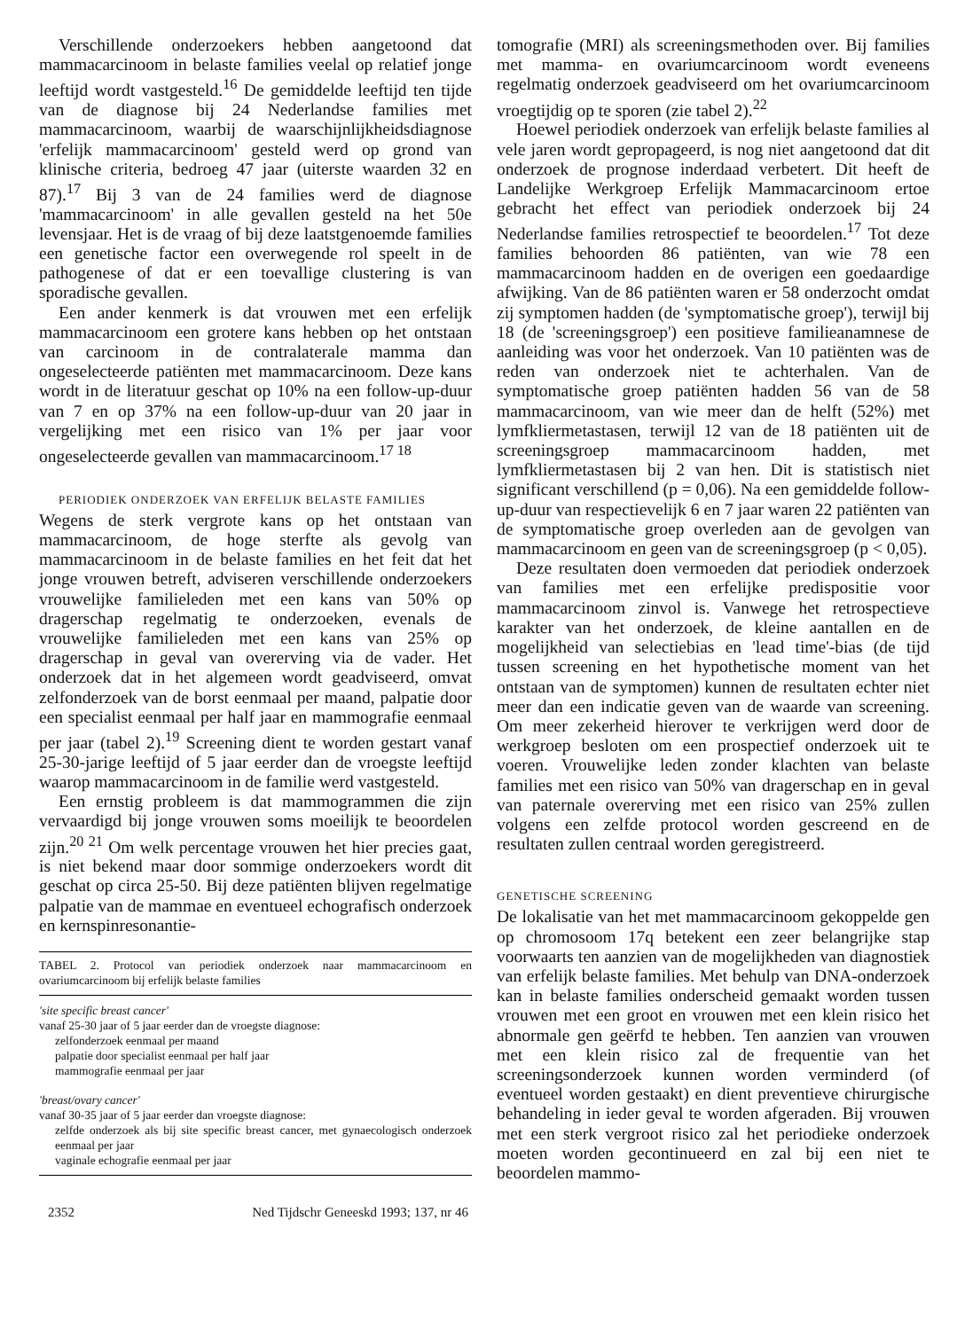Verschillende onderzoekers hebben aangetoond dat mammacarcinoom in belaste families veelal op relatief jonge leeftijd wordt vastgesteld.<sup>16</sup> De gemiddelde leeftijd ten tijde van de diagnose bij 24 Nederlandse families met mammacarcinoom, waarbij de waarschijnlijkheidsdiagnose 'erfelijk mammacarcinoom' gesteld werd op grond van klinische criteria, bedroeg 47 jaar (uiterste waarden 32 en 87).<sup>17</sup> Bij 3 van de 24 families werd de diagnose 'mammacarcinoom' in alle gevallen gesteld na het 50e levensjaar. Het is de vraag of bij deze laatstgenoemde families een genetische factor een overwegende rol speelt in de pathogenese of dat er een toevallige clustering is van sporadische gevallen.
Een ander kenmerk is dat vrouwen met een erfelijk mammacarcinoom een grotere kans hebben op het ontstaan van carcinoom in de contralaterale mamma dan ongeselecteerde patiënten met mammacarcinoom. Deze kans wordt in de literatuur geschat op 10% na een follow-up-duur van 7 en op 37% na een follow-up-duur van 20 jaar in vergelijking met een risico van 1% per jaar voor ongeselecteerde gevallen van mammacarcinoom.<sup>17 18</sup>
PERIODIEK ONDERZOEK VAN ERFELIJK BELASTE FAMILIES
Wegens de sterk vergrote kans op het ontstaan van mammacarcinoom, de hoge sterfte als gevolg van mammacarcinoom in de belaste families en het feit dat het jonge vrouwen betreft, adviseren verschillende onderzoekers vrouwelijke familieleden met een kans van 50% op dragerschap regelmatig te onderzoeken, evenals de vrouwelijke familieleden met een kans van 25% op dragerschap in geval van overerving via de vader. Het onderzoek dat in het algemeen wordt geadviseerd, omvat zelfonderzoek van de borst eenmaal per maand, palpatie door een specialist eenmaal per half jaar en mammografie eenmaal per jaar (tabel 2).<sup>19</sup> Screening dient te worden gestart vanaf 25-30-jarige leeftijd of 5 jaar eerder dan de vroegste leeftijd waarop mammacarcinoom in de familie werd vastgesteld.
Een ernstig probleem is dat mammogrammen die zijn vervaardigd bij jonge vrouwen soms moeilijk te beoordelen zijn.<sup>20 21</sup> Om welk percentage vrouwen het hier precies gaat, is niet bekend maar door sommige onderzoekers wordt dit geschat op circa 25-50. Bij deze patiënten blijven regelmatige palpatie van de mammae en eventueel echografisch onderzoek en kernspinresonantie-
TABEL 2. Protocol van periodiek onderzoek naar mammacarcinoom en ovariumcarcinoom bij erfelijk belaste families
'site specific breast cancer'
vanaf 25-30 jaar of 5 jaar eerder dan de vroegste diagnose:
zelfonderzoek eenmaal per maand
palpatie door specialist eenmaal per half jaar
mammografie eenmaal per jaar
'breast/ovary cancer'
vanaf 30-35 jaar of 5 jaar eerder dan vroegste diagnose:
zelfde onderzoek als bij site specific breast cancer, met gynaecologisch onderzoek eenmaal per jaar
vaginale echografie eenmaal per jaar
2352 Ned Tijdschr Geneeskd 1993; 137, nr 46
tomografie (MRI) als screeningsmethoden over. Bij families met mamma- en ovariumcarcinoom wordt eveneens regelmatig onderzoek geadviseerd om het ovariumcarcinoom vroegtijdig op te sporen (zie tabel 2).<sup>22</sup>
Hoewel periodiek onderzoek van erfelijk belaste families al vele jaren wordt gepropageerd, is nog niet aangetoond dat dit onderzoek de prognose inderdaad verbetert. Dit heeft de Landelijke Werkgroep Erfelijk Mammacarcinoom ertoe gebracht het effect van periodiek onderzoek bij 24 Nederlandse families retrospectief te beoordelen.<sup>17</sup> Tot deze families behoorden 86 patiënten, van wie 78 een mammacarcinoom hadden en de overigen een goedaardige afwijking. Van de 86 patiënten waren er 58 onderzocht omdat zij symptomen hadden (de 'symptomatische groep'), terwijl bij 18 (de 'screeningsgroep') een positieve familieanamnese de aanleiding was voor het onderzoek. Van 10 patiënten was de reden van onderzoek niet te achterhalen. Van de symptomatische groep patiënten hadden 56 van de 58 mammacarcinoom, van wie meer dan de helft (52%) met lymfkliermetastasen, terwijl 12 van de 18 patiënten uit de screeningsgroep mammacarcinoom hadden, met lymfkliermetastasen bij 2 van hen. Dit is statistisch niet significant verschillend (p = 0,06). Na een gemiddelde follow-up-duur van respectievelijk 6 en 7 jaar waren 22 patiënten van de symptomatische groep overleden aan de gevolgen van mammacarcinoom en geen van de screeningsgroep (p < 0,05).
Deze resultaten doen vermoeden dat periodiek onderzoek van families met een erfelijke predispositie voor mammacarcinoom zinvol is. Vanwege het retrospectieve karakter van het onderzoek, de kleine aantallen en de mogelijkheid van selectiebias en 'lead time'-bias (de tijd tussen screening en het hypothetische moment van het ontstaan van de symptomen) kunnen de resultaten echter niet meer dan een indicatie geven van de waarde van screening. Om meer zekerheid hierover te verkrijgen werd door de werkgroep besloten om een prospectief onderzoek uit te voeren. Vrouwelijke leden zonder klachten van belaste families met een risico van 50% van dragerschap en in geval van paternale overerving met een risico van 25% zullen volgens een zelfde protocol worden gescreend en de resultaten zullen centraal worden geregistreerd.
GENETISCHE SCREENING
De lokalisatie van het met mammacarcinoom gekoppelde gen op chromosoom 17q betekent een zeer belangrijke stap voorwaarts ten aanzien van de mogelijkheden van diagnostiek van erfelijk belaste families. Met behulp van DNA-onderzoek kan in belaste families onderscheid gemaakt worden tussen vrouwen met een groot en vrouwen met een klein risico het abnormale gen geërfd te hebben. Ten aanzien van vrouwen met een klein risico zal de frequentie van het screeningsonderzoek kunnen worden verminderd (of eventueel worden gestaakt) en dient preventieve chirurgische behandeling in ieder geval te worden afgeraden. Bij vrouwen met een sterk vergroot risico zal het periodieke onderzoek moeten worden gecontinueerd en zal bij een niet te beoordelen mammo-